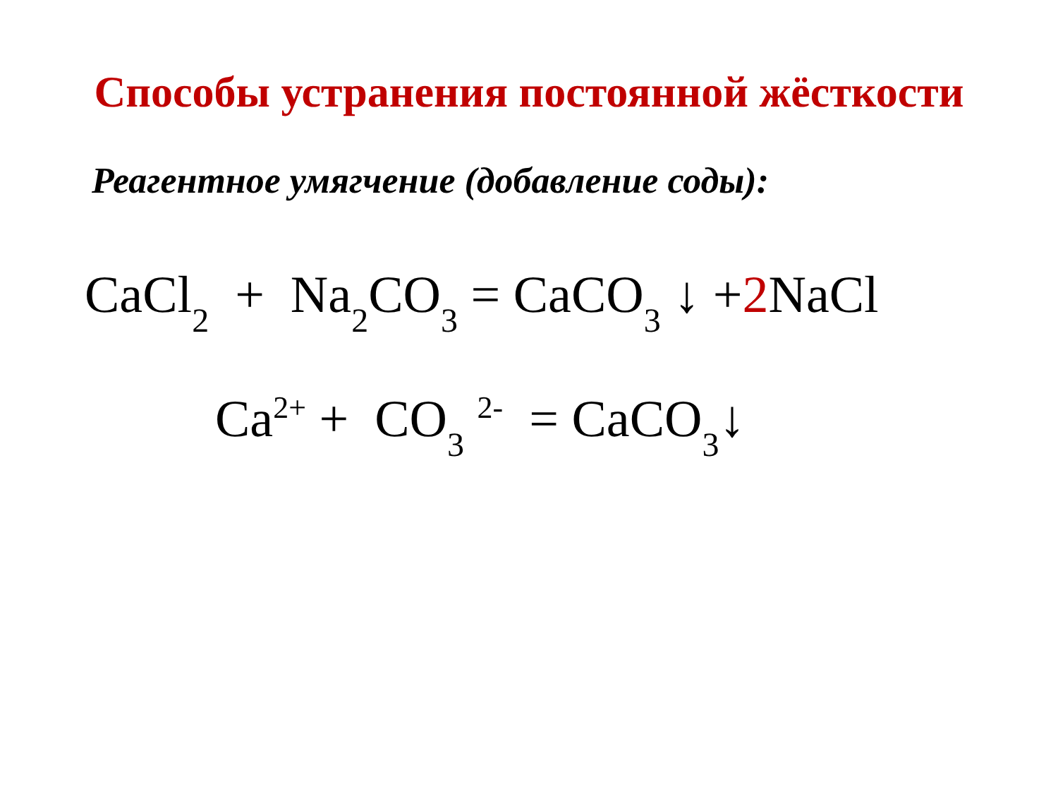Способы устранения постоянной жёсткости
Реагентное умягчение (добавление соды):
CaCl<sub>2</sub> + Na<sub>2</sub>CO<sub>3</sub> = CaCO<sub>3</sub> ↓ +2 NaCl
Ca<sup>2+</sup> + CO<sub>3</sub> <sup>2-</sup> = CaCO<sub>3</sub>↓